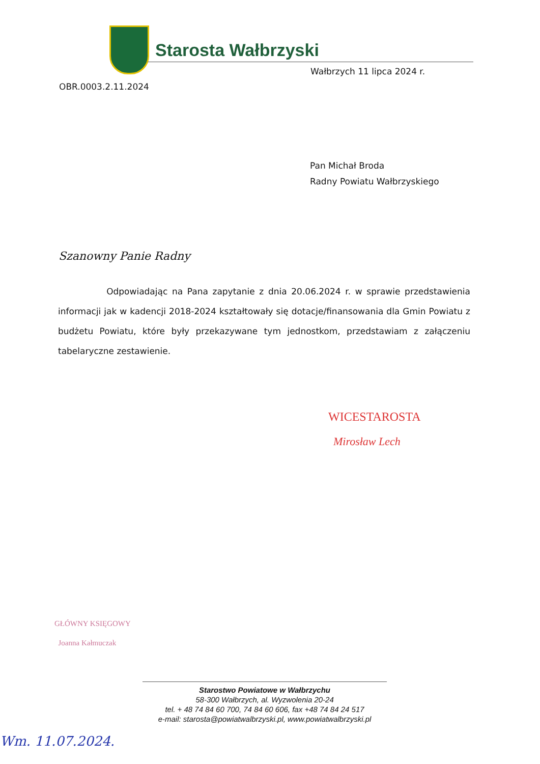Starosta Wałbrzyski
Wałbrzych 11 lipca 2024 r.
OBR.0003.2.11.2024
Pan Michał Broda
Radny Powiatu Wałbrzyskiego
Szanowny Panie Radny
Odpowiadając na Pana zapytanie z dnia 20.06.2024 r. w sprawie przedstawienia informacji jak w kadencji 2018-2024 kształtowały się dotacje/finansowania dla Gmin Powiatu z budżetu Powiatu, które były przekazywane tym jednostkom, przedstawiam z załączeniu tabelaryczne zestawienie.
WICESTAROSTA
Mirosław Lech
GŁÓWNY KSIĘGOWY
Joanna Kałmuczak
Starostwo Powiatowe w Wałbrzychu
58-300 Wałbrzych, al. Wyzwolenia 20-24
tel. + 48 74 84 60 700, 74 84 60 606, fax +48 74 84 24 517
e-mail: starosta@powiatwalbrzyski.pl, www.powiatwalbrzyski.pl
Wm. 11.07.2024.